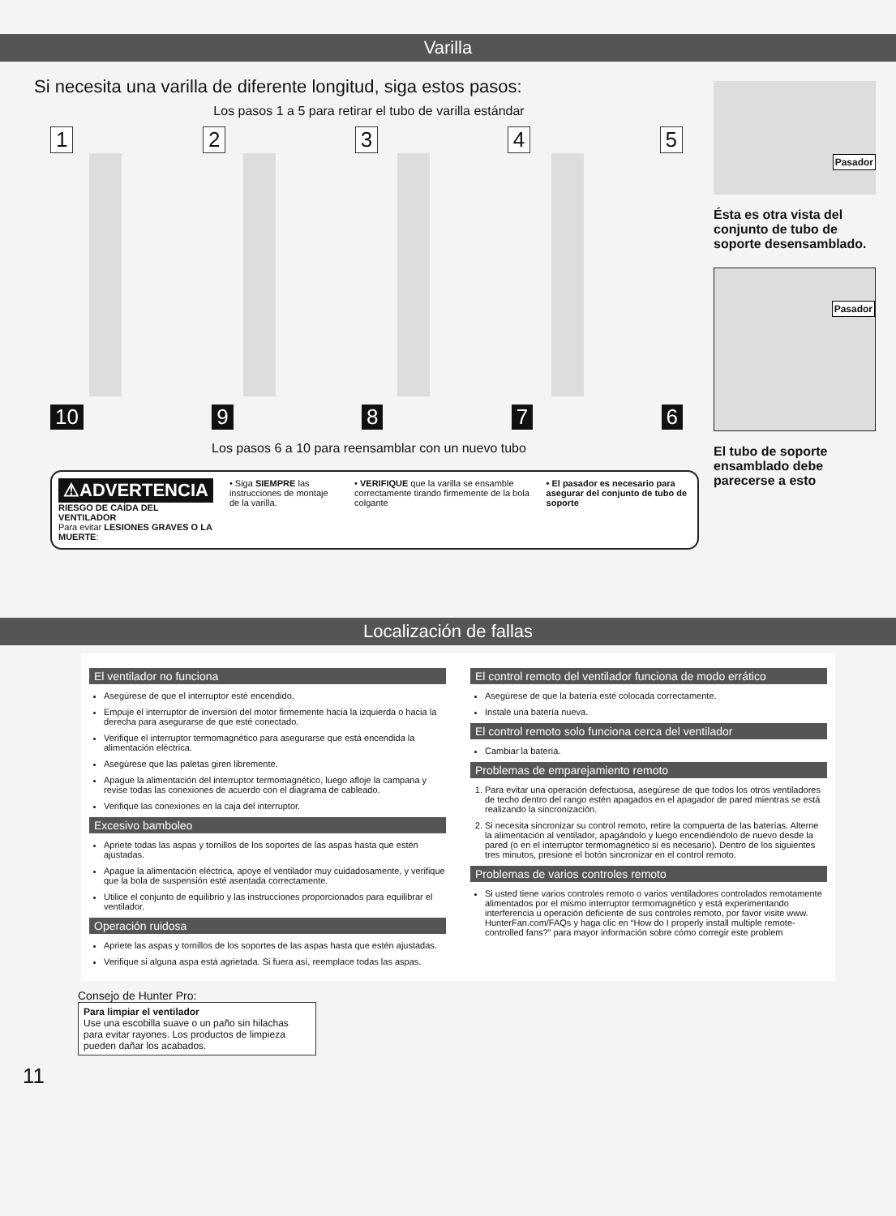Varilla
Si necesita una varilla de diferente longitud, siga estos pasos:
Los pasos 1 a 5 para retirar el tubo de varilla estándar
12345
10 9876
Los pasos 6 a 10 para reensamblar con un nuevo tubo
⚠ADVERTENCIA
RIESGO DE CAÍDA DEL VENTILADOR
Para evitar LESIONES GRAVES O LA MUERTE:
• Siga SIEMPRE las instrucciones de montaje de la varilla.
• VERIFIQUE que la varilla se ensamble correctamente tirando firmemente de la bola colgante
• El pasador es necesario para asegurar del conjunto de tubo de soporte
Pasador
Ésta es otra vista del conjunto de tubo de soporte desensamblado.
Pasador
El tubo de soporte ensamblado debe parecerse a esto
Localización de fallas
El ventilador no funciona
Asegúrese de que el interruptor esté encendido.
Empuje el interruptor de inversión del motor firmemente hacia la izquierda o hacia la derecha para asegurarse de que esté conectado.
Verifique el interruptor termomagnético para asegurarse que está encendida la alimentación eléctrica.
Asegúrese que las paletas giren libremente.
Apague la alimentación del interruptor termomagnético, luego afloje la campana y revise todas las conexiones de acuerdo con el diagrama de cableado.
Verifique las conexiones en la caja del interruptor.
Excesivo bamboleo
Apriete todas las aspas y tornillos de los soportes de las aspas hasta que estén ajustadas.
Apague la alimentación eléctrica, apoye el ventilador muy cuidadosamente, y verifique que la bola de suspensión esté asentada correctamente.
Utilice el conjunto de equilibrio y las instrucciones proporcionados para equilibrar el ventilador.
Operación ruidosa
Apriete las aspas y tornillos de los soportes de las aspas hasta que estén ajustadas.
Verifique si alguna aspa está agrietada. Si fuera así, reemplace todas las aspas.
El control remoto del ventilador funciona de modo errático
Asegúrese de que la batería esté colocada correctamente.
Instale una batería nueva.
El control remoto solo funciona cerca del ventilador
Cambiar la batería.
Problemas de emparejamiento remoto
1. Para evitar una operación defectuosa, asegúrese de que todos los otros ventiladores de techo dentro del rango estén apagados en el apagador de pared mientras se está realizando la sincronización.
2. Si necesita sincronizar su control remoto, retire la compuerta de las baterías. Alterne la alimentación al ventilador, apagándolo y luego encendiéndolo de nuevo desde la pared (o en el interruptor termomagnético si es necesario). Dentro de los siguientes tres minutos, presione el botón sincronizar en el control remoto.
Problemas de varios controles remoto
Si usted tiene varios controles remoto o varios ventiladores controlados remotamente alimentados por el mismo interruptor termomagnético y está experimentando interferencia u operación deficiente de sus controles remoto, por favor visite www. HunterFan.com/FAQs y haga clic en “How do I properly install multiple remote-controlled fans?” para mayor información sobre cómo corregir este problem
Consejo de Hunter Pro:
Para limpiar el ventilador
Use una escobilla suave o un paño sin hilachas para evitar rayones. Los productos de limpieza pueden dañar los acabados.
11